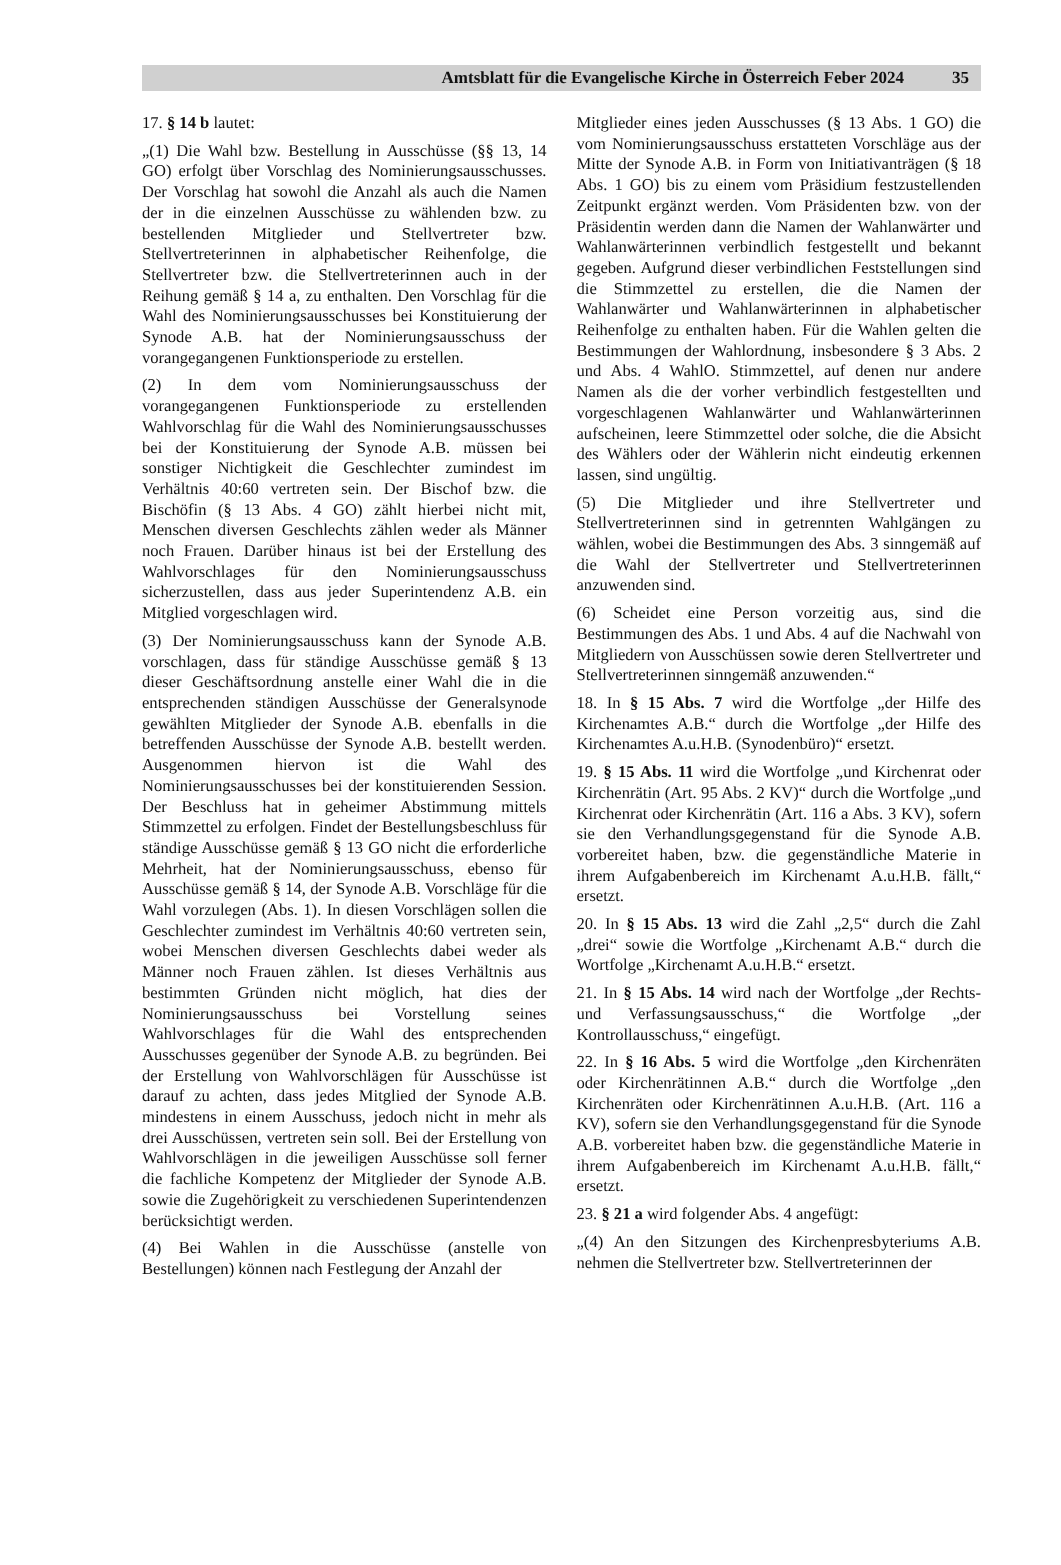Amtsblatt für die Evangelische Kirche in Österreich Feber 2024 35
17. § 14 b lautet:
„(1) Die Wahl bzw. Bestellung in Ausschüsse (§§ 13, 14 GO) erfolgt über Vorschlag des Nominierungsausschusses. Der Vorschlag hat sowohl die Anzahl als auch die Namen der in die einzelnen Ausschüsse zu wählenden bzw. zu bestellenden Mitglieder und Stellvertreter bzw. Stellvertreterinnen in alphabetischer Reihenfolge, die Stellvertreter bzw. die Stellvertreterinnen auch in der Reihung gemäß § 14 a, zu enthalten. Den Vorschlag für die Wahl des Nominierungsausschusses bei Konstituierung der Synode A.B. hat der Nominierungsausschuss der vorangegangenen Funktionsperiode zu erstellen.
(2) In dem vom Nominierungsausschuss der vorangegangenen Funktionsperiode zu erstellenden Wahlvorschlag für die Wahl des Nominierungsausschusses bei der Konstituierung der Synode A.B. müssen bei sonstiger Nichtigkeit die Geschlechter zumindest im Verhältnis 40:60 vertreten sein. Der Bischof bzw. die Bischöfin (§ 13 Abs. 4 GO) zählt hierbei nicht mit, Menschen diversen Geschlechts zählen weder als Männer noch Frauen. Darüber hinaus ist bei der Erstellung des Wahlvorschlages für den Nominierungsausschuss sicherzustellen, dass aus jeder Superintendenz A.B. ein Mitglied vorgeschlagen wird.
(3) Der Nominierungsausschuss kann der Synode A.B. vorschlagen, dass für ständige Ausschüsse gemäß § 13 dieser Geschäftsordnung anstelle einer Wahl die in die entsprechenden ständigen Ausschüsse der Generalsynode gewählten Mitglieder der Synode A.B. ebenfalls in die betreffenden Ausschüsse der Synode A.B. bestellt werden. Ausgenommen hiervon ist die Wahl des Nominierungsausschusses bei der konstituierenden Session. Der Beschluss hat in geheimer Abstimmung mittels Stimmzettel zu erfolgen. Findet der Bestellungsbeschluss für ständige Ausschüsse gemäß § 13 GO nicht die erforderliche Mehrheit, hat der Nominierungsausschuss, ebenso für Ausschüsse gemäß § 14, der Synode A.B. Vorschläge für die Wahl vorzulegen (Abs. 1). In diesen Vorschlägen sollen die Geschlechter zumindest im Verhältnis 40:60 vertreten sein, wobei Menschen diversen Geschlechts dabei weder als Männer noch Frauen zählen. Ist dieses Verhältnis aus bestimmten Gründen nicht möglich, hat dies der Nominierungsausschuss bei Vorstellung seines Wahlvorschlages für die Wahl des entsprechenden Ausschusses gegenüber der Synode A.B. zu begründen. Bei der Erstellung von Wahlvorschlägen für Ausschüsse ist darauf zu achten, dass jedes Mitglied der Synode A.B. mindestens in einem Ausschuss, jedoch nicht in mehr als drei Ausschüssen, vertreten sein soll. Bei der Erstellung von Wahlvorschlägen in die jeweiligen Ausschüsse soll ferner die fachliche Kompetenz der Mitglieder der Synode A.B. sowie die Zugehörigkeit zu verschiedenen Superintendenzen berücksichtigt werden.
(4) Bei Wahlen in die Ausschüsse (anstelle von Bestellungen) können nach Festlegung der Anzahl der
Mitglieder eines jeden Ausschusses (§ 13 Abs. 1 GO) die vom Nominierungsausschuss erstatteten Vorschläge aus der Mitte der Synode A.B. in Form von Initiativanträgen (§ 18 Abs. 1 GO) bis zu einem vom Präsidium festzustellenden Zeitpunkt ergänzt werden. Vom Präsidenten bzw. von der Präsidentin werden dann die Namen der Wahlanwärter und Wahlanwärterinnen verbindlich festgestellt und bekannt gegeben. Aufgrund dieser verbindlichen Feststellungen sind die Stimmzettel zu erstellen, die die Namen der Wahlanwärter und Wahlanwärterinnen in alphabetischer Reihenfolge zu enthalten haben. Für die Wahlen gelten die Bestimmungen der Wahlordnung, insbesondere § 3 Abs. 2 und Abs. 4 WahlO. Stimmzettel, auf denen nur andere Namen als die der vorher verbindlich festgestellten und vorgeschlagenen Wahlanwärter und Wahlanwärterinnen aufscheinen, leere Stimmzettel oder solche, die die Absicht des Wählers oder der Wählerin nicht eindeutig erkennen lassen, sind ungültig.
(5) Die Mitglieder und ihre Stellvertreter und Stellvertreterinnen sind in getrennten Wahlgängen zu wählen, wobei die Bestimmungen des Abs. 3 sinngemäß auf die Wahl der Stellvertreter und Stellvertreterinnen anzuwenden sind.
(6) Scheidet eine Person vorzeitig aus, sind die Bestimmungen des Abs. 1 und Abs. 4 auf die Nachwahl von Mitgliedern von Ausschüssen sowie deren Stellvertreter und Stellvertreterinnen sinngemäß anzuwenden.“
18. In § 15 Abs. 7 wird die Wortfolge „der Hilfe des Kirchenamtes A.B.“ durch die Wortfolge „der Hilfe des Kirchenamtes A.u.H.B. (Synodenbüro)“ ersetzt.
19. § 15 Abs. 11 wird die Wortfolge „und Kirchenrat oder Kirchenrätin (Art. 95 Abs. 2 KV)“ durch die Wortfolge „und Kirchenrat oder Kirchenrätin (Art. 116 a Abs. 3 KV), sofern sie den Verhandlungsgegenstand für die Synode A.B. vorbereitet haben, bzw. die gegenständliche Materie in ihrem Aufgabenbereich im Kirchenamt A.u.H.B. fällt,“ ersetzt.
20. In § 15 Abs. 13 wird die Zahl „2,5“ durch die Zahl „drei“ sowie die Wortfolge „Kirchenamt A.B.“ durch die Wortfolge „Kirchenamt A.u.H.B.“ ersetzt.
21. In § 15 Abs. 14 wird nach der Wortfolge „der Rechts- und Verfassungsausschuss,“ die Wortfolge „der Kontrollausschuss,“ eingefügt.
22. In § 16 Abs. 5 wird die Wortfolge „den Kirchenräten oder Kirchenrätinnen A.B.“ durch die Wortfolge „den Kirchenräten oder Kirchenrätinnen A.u.H.B. (Art. 116 a KV), sofern sie den Verhandlungsgegenstand für die Synode A.B. vorbereitet haben bzw. die gegenständliche Materie in ihrem Aufgabenbereich im Kirchenamt A.u.H.B. fällt,“ ersetzt.
23. § 21 a wird folgender Abs. 4 angefügt:
„(4) An den Sitzungen des Kirchenpresbyteriums A.B. nehmen die Stellvertreter bzw. Stellvertreterinnen der